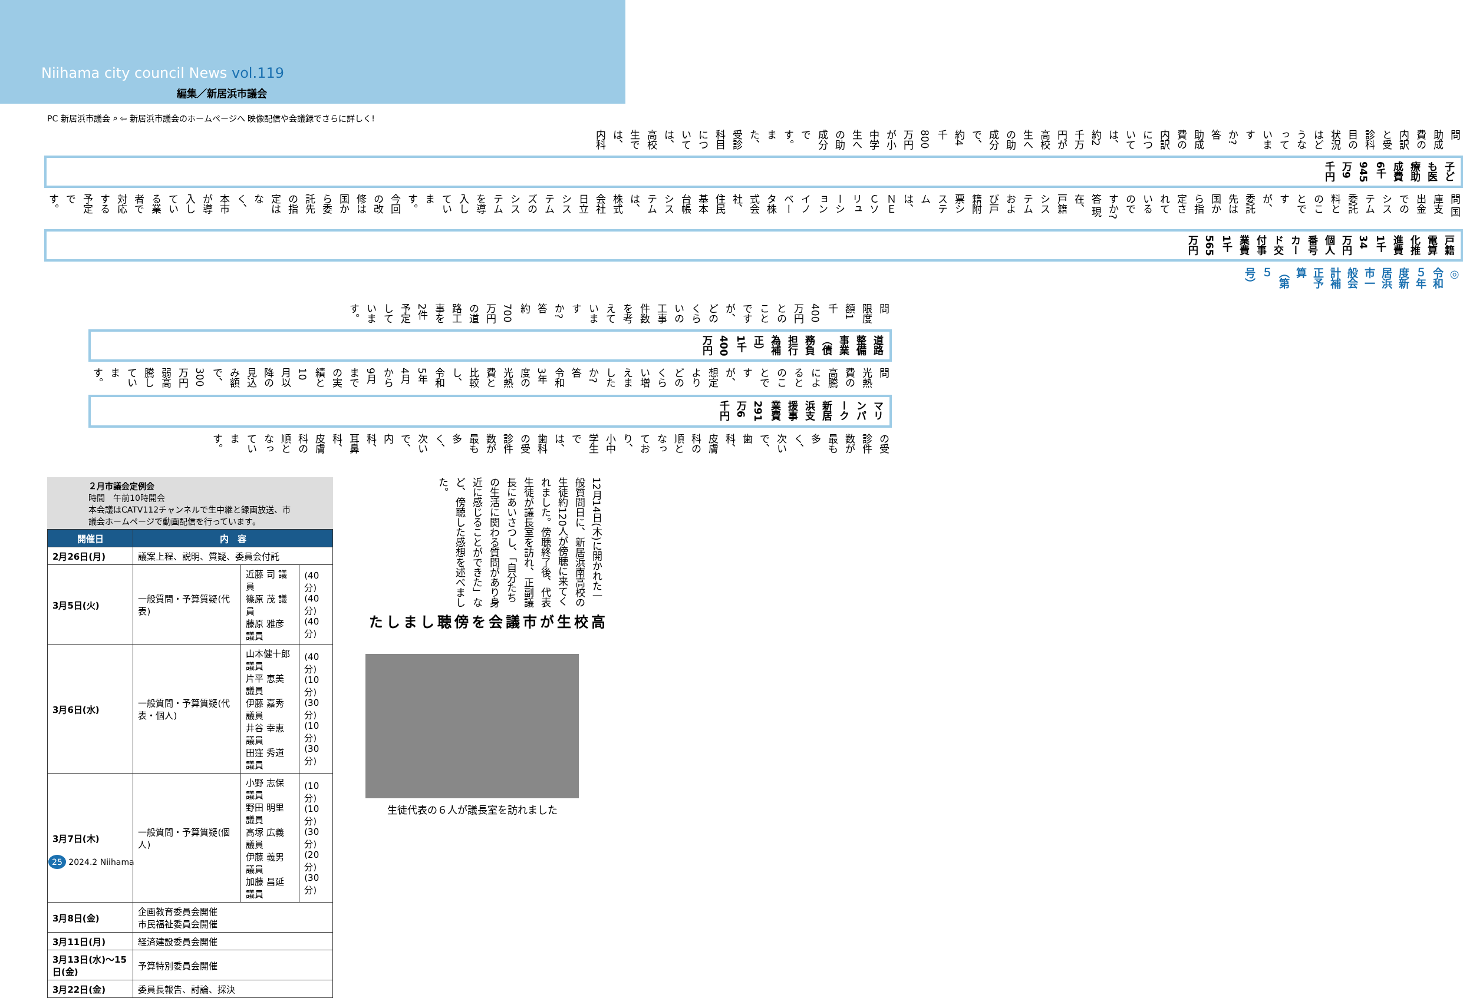Niihama city council News vol.119
編集／新居浜市議会
PC 新居浜市議会 ⌕ ⇦ 新居浜市議会のホームページへ 映像配信や会議録でさらに詳しく!
◎令和５年度新居浜市一般会計補正予算（第５号）
戸籍電算化推進費 1千34万円
個人番号カード交付事業費 1千565万円
問 国庫支出金でのシステム委託料とのことですが、委託先は国から指定されているのですか?
答 現在、戸籍システムおよび戸籍附票システムは、ＮＥＣソリューションイノベータ株式会社、住民基本台帳システムは、株式会社日立システムズのシステムを導入しています。今回の改修は国から委託先の指定はなく、本市が導入している業者で対応する予定です。
子ども医療助成費 6千945万9千円
問 助成費の内訳と受診科目の状況はどうなっていますか?
答 助成費の内訳については、約2千万円が高校生への助成分で、約4千800万円が小中学生への助成分です。また、受診科目については、高校生では、内科
の受診件数が最も多く、次いで、歯科、皮膚科の順となっており、小中学生では、歯科の受診件数が最も多く、次いで、内科、耳鼻科、皮膚科の順となっています。
マリンパーク新居浜支援事業費 291万6千円
問 光熱費の高騰によるとのことですが、想定よりどのくらい増えましたか?
答 令和3年度の光熱費と比較し、令和5年4月から9月までの実績と10月以降の見込み額で、300万円弱高騰しています。
道路整備事業（債務負担行為補正） 1千400万円
問 限度額1千400万円とのことですが、どのくらいの工事件数を考えていますか?
答 約700万円の道路工事を2件予定しています。
２月市議会定例会
時間　午前10時開会
本会議はCATV112チャンネルで生中継と録画放送、市議会ホームページで動画配信を行っています。
| 開催日 | 内 容 | | |
| --- | --- | --- | --- |
| 2月26日(月) | 議案上程、説明、質疑、委員会付託 | | |
| 3月5日(火) | 一般質問・予算質疑(代表) | 近藤 司 議員 篠原 茂 議員 藤原 雅彦 議員 | (40分) (40分) (40分) |
| 3月6日(水) | 一般質問・予算質疑(代表・個人) | 山本健十郎 議員 片平 恵美 議員 伊藤 嘉秀 議員 井谷 幸恵 議員 田窪 秀道 議員 | (40分) (10分) (30分) (10分) (30分) |
| 3月7日(木) | 一般質問・予算質疑(個人) | 小野 志保 議員 野田 明里 議員 高塚 広義 議員 伊藤 義男 議員 加藤 昌延 議員 | (10分) (10分) (30分) (20分) (30分) |
| 3月8日(金) | 企画教育委員会開催 市民福祉委員会開催 | | |
| 3月11日(月) | 経済建設委員会開催 | | |
| 3月13日(水)～15日(金) | 予算特別委員会開催 | | |
| 3月22日(金) | 委員長報告、討論、採決 | | |
高校生が市議会を傍聴しました
12月14日(木)に開かれた一般質問日に、新居浜南高校の生徒約120人が傍聴に来てくれました。傍聴終了後、代表生徒が議長室を訪れ、正副議長にあいさつし、「自分たちの生活に関わる質問があり身近に感じることができた」など、傍聴した感想を述べました。
生徒代表の６人が議長室を訪れました
25 2024.2 Niihama